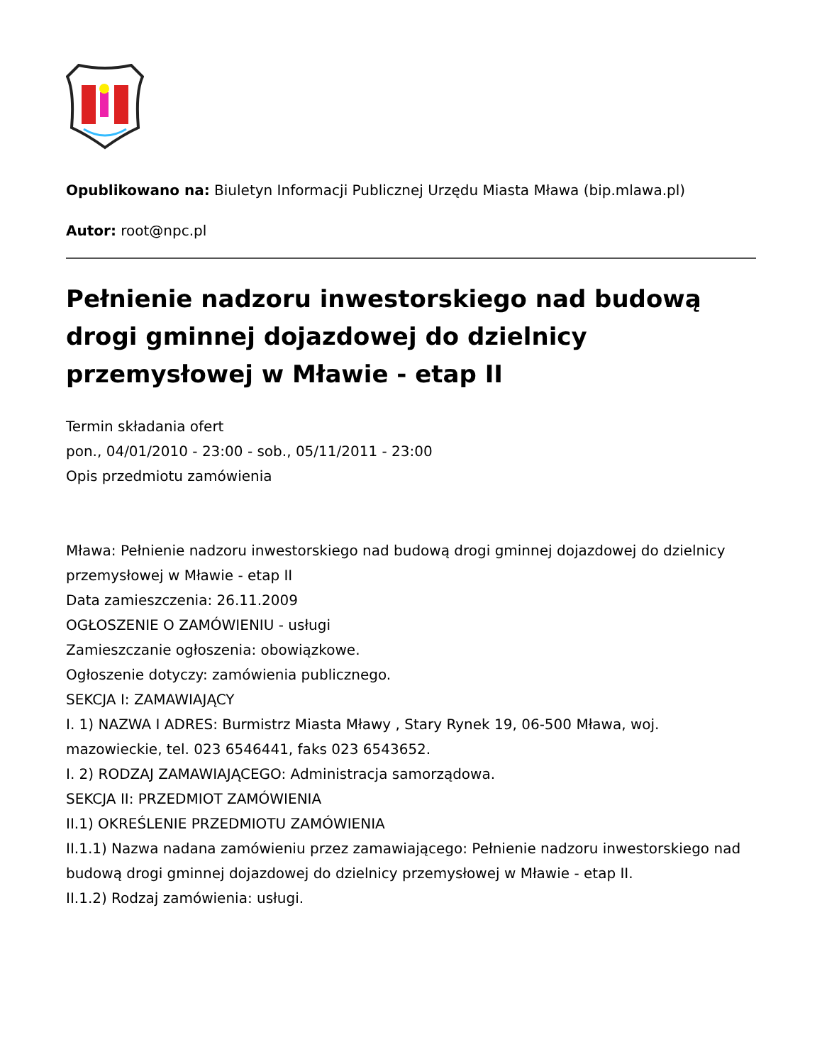Opublikowano na: Biuletyn Informacji Publicznej Urzędu Miasta Mława (bip.mlawa.pl)
Autor: root@npc.pl
Pełnienie nadzoru inwestorskiego nad budową drogi gminnej dojazdowej do dzielnicy przemysłowej w Mławie - etap II
Termin składania ofert
pon., 04/01/2010 - 23:00 - sob., 05/11/2011 - 23:00
Opis przedmiotu zamówienia
Mława: Pełnienie nadzoru inwestorskiego nad budową drogi gminnej dojazdowej do dzielnicy przemysłowej w Mławie - etap II
Data zamieszczenia: 26.11.2009
OGŁOSZENIE O ZAMÓWIENIU - usługi
Zamieszczanie ogłoszenia: obowiązkowe.
Ogłoszenie dotyczy: zamówienia publicznego.
SEKCJA I: ZAMAWIAJĄCY
I. 1) NAZWA I ADRES: Burmistrz Miasta Mławy , Stary Rynek 19, 06-500 Mława, woj. mazowieckie, tel. 023 6546441, faks 023 6543652.
I. 2) RODZAJ ZAMAWIAJĄCEGO: Administracja samorządowa.
SEKCJA II: PRZEDMIOT ZAMÓWIENIA
II.1) OKREŚLENIE PRZEDMIOTU ZAMÓWIENIA
II.1.1) Nazwa nadana zamówieniu przez zamawiającego: Pełnienie nadzoru inwestorskiego nad budową drogi gminnej dojazdowej do dzielnicy przemysłowej w Mławie - etap II.
II.1.2) Rodzaj zamówienia: usługi.